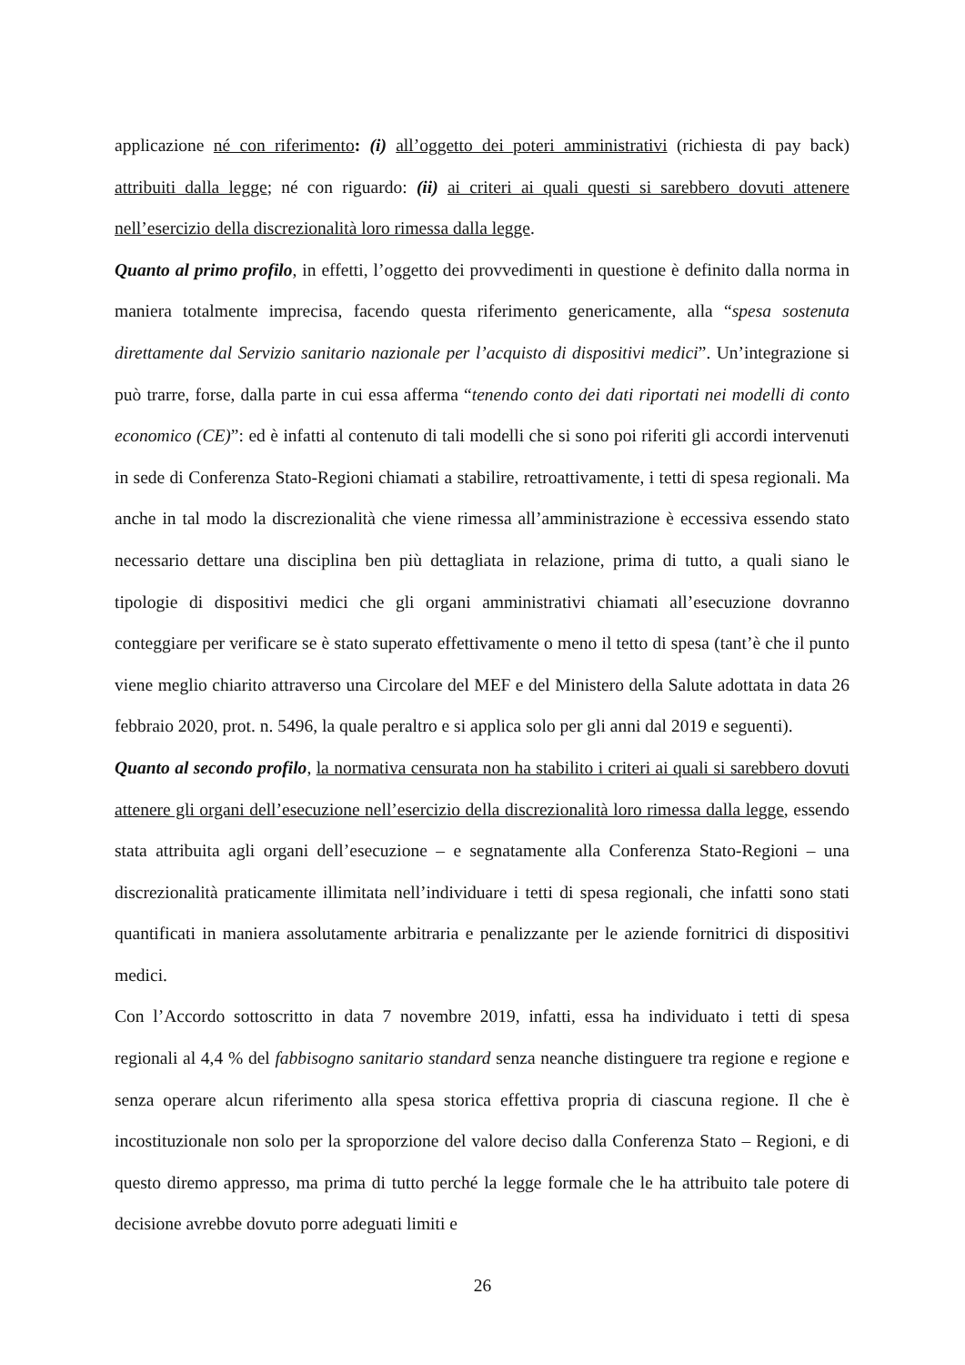applicazione né con riferimento: (i) all’oggetto dei poteri amministrativi (richiesta di pay back) attribuiti dalla legge; né con riguardo: (ii) ai criteri ai quali questi si sarebbero dovuti attenere nell’esercizio della discrezionalità loro rimessa dalla legge.
Quanto al primo profilo, in effetti, l’oggetto dei provvedimenti in questione è definito dalla norma in maniera totalmente imprecisa, facendo questa riferimento genericamente, alla “spesa sostenuta direttamente dal Servizio sanitario nazionale per l’acquisto di dispositivi medici”. Un’integrazione si può trarre, forse, dalla parte in cui essa afferma “tenendo conto dei dati riportati nei modelli di conto economico (CE)”: ed è infatti al contenuto di tali modelli che si sono poi riferiti gli accordi intervenuti in sede di Conferenza Stato-Regioni chiamati a stabilire, retroattivamente, i tetti di spesa regionali. Ma anche in tal modo la discrezionalità che viene rimessa all’amministrazione è eccessiva essendo stato necessario dettare una disciplina ben più dettagliata in relazione, prima di tutto, a quali siano le tipologie di dispositivi medici che gli organi amministrativi chiamati all’esecuzione dovranno conteggiare per verificare se è stato superato effettivamente o meno il tetto di spesa (tant’è che il punto viene meglio chiarito attraverso una Circolare del MEF e del Ministero della Salute adottata in data 26 febbraio 2020, prot. n. 5496, la quale peraltro e si applica solo per gli anni dal 2019 e seguenti).
Quanto al secondo profilo, la normativa censurata non ha stabilito i criteri ai quali si sarebbero dovuti attenere gli organi dell’esecuzione nell’esercizio della discrezionalità loro rimessa dalla legge, essendo stata attribuita agli organi dell’esecuzione – e segnatamente alla Conferenza Stato-Regioni – una discrezionalità praticamente illimitata nell’individuare i tetti di spesa regionali, che infatti sono stati quantificati in maniera assolutamente arbitraria e penalizzante per le aziende fornitrici di dispositivi medici.
Con l’Accordo sottoscritto in data 7 novembre 2019, infatti, essa ha individuato i tetti di spesa regionali al 4,4 % del fabbisogno sanitario standard senza neanche distinguere tra regione e regione e senza operare alcun riferimento alla spesa storica effettiva propria di ciascuna regione. Il che è incostituzionale non solo per la sproporzione del valore deciso dalla Conferenza Stato – Regioni, e di questo diremo appresso, ma prima di tutto perché la legge formale che le ha attribuito tale potere di decisione avrebbe dovuto porre adeguati limiti e
26